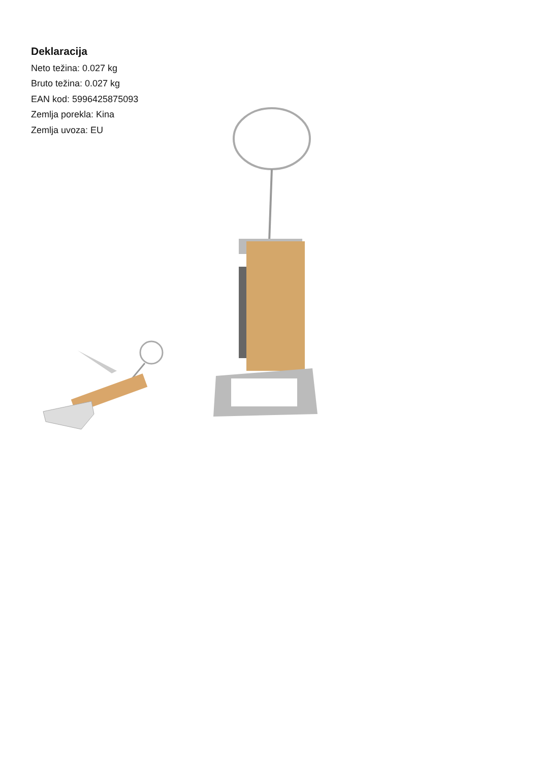Deklaracija
Neto težina: 0.027 kg
Bruto težina: 0.027 kg
EAN kod: 5996425875093
Zemlja porekla: Kina
Zemlja uvoza: EU